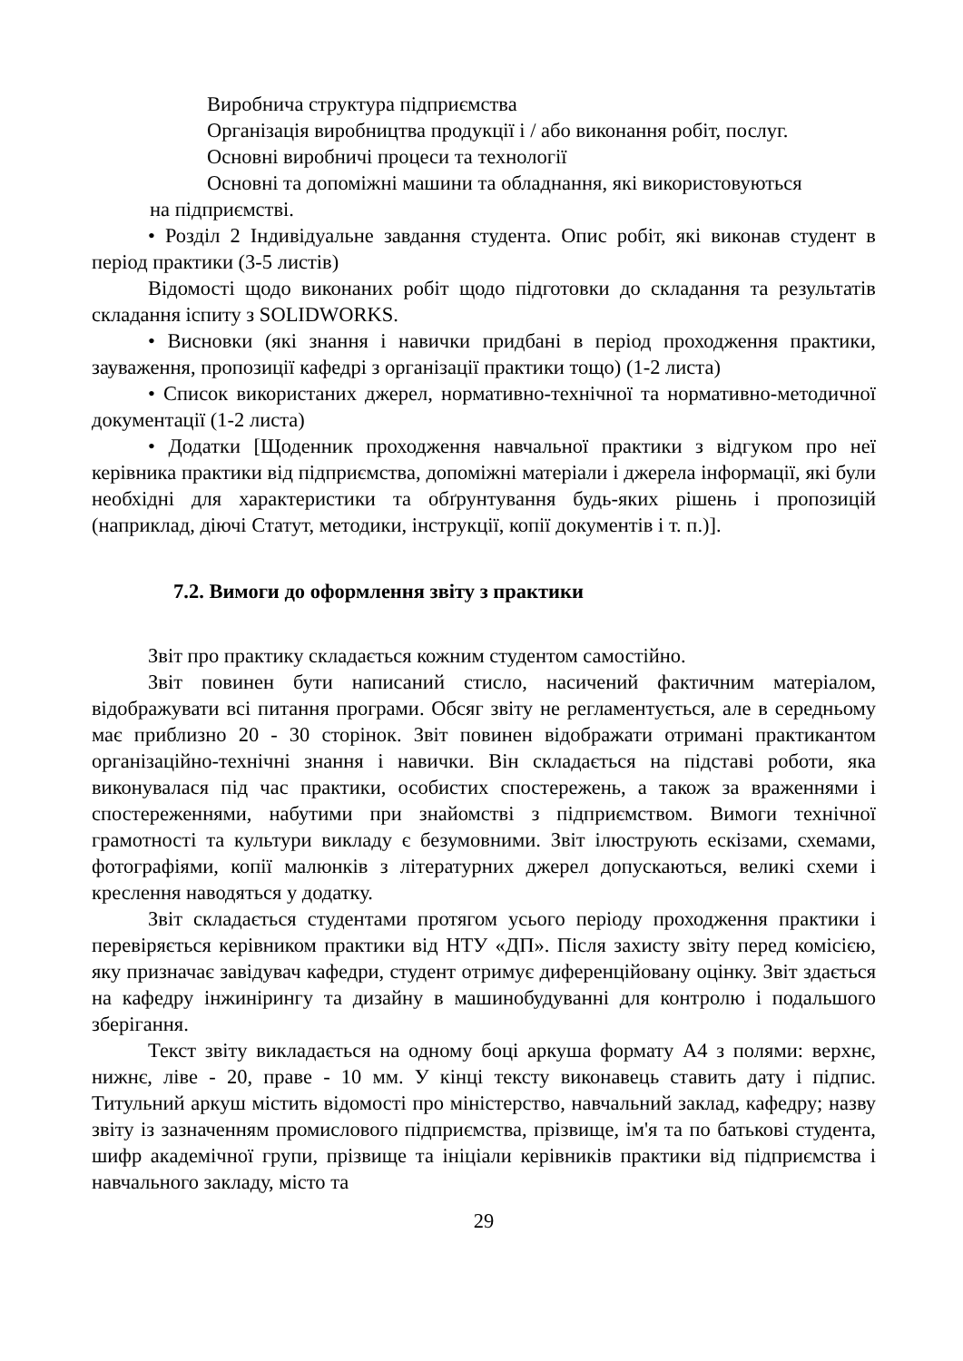Виробнича структура підприємства
Організація виробництва продукції і / або виконання робіт, послуг.
Основні виробничі процеси та технології
Основні та допоміжні машини та обладнання, які використовуються
на підприємстві.
• Розділ 2 Індивідуальне завдання студента. Опис робіт, які виконав студент в період практики (3-5 листів)
Відомості щодо виконаних робіт щодо підготовки до складання та результатів складання іспиту з SOLIDWORKS.
• Висновки (які знання і навички придбані в період проходження практики, зауваження, пропозиції кафедрі з організації практики тощо) (1-2 листа)
• Список використаних джерел, нормативно-технічної та нормативно-методичної документації (1-2 листа)
• Додатки [Щоденник проходження навчальної практики з відгуком про неї керівника практики від підприємства, допоміжні матеріали і джерела інформації, які були необхідні для характеристики та обґрунтування будь-яких рішень і пропозицій (наприклад, діючі Статут, методики, інструкції, копії документів і т. п.)].
7.2. Вимоги до оформлення звіту з практики
Звіт про практику складається кожним студентом самостійно.
Звіт повинен бути написаний стисло, насичений фактичним матеріалом, відображувати всі питання програми. Обсяг звіту не регламентується, але в середньому має приблизно 20 - 30 сторінок. Звіт повинен відображати отримані практикантом організаційно-технічні знання і навички. Він складається на підставі роботи, яка виконувалася під час практики, особистих спостережень, а також за враженнями і спостереженнями, набутими при знайомстві з підприємством. Вимоги технічної грамотності та культури викладу є безумовними. Звіт ілюструють ескізами, схемами, фотографіями, копії малюнків з літературних джерел допускаються, великі схеми і креслення наводяться у додатку.
Звіт складається студентами протягом усього періоду проходження практики і перевіряється керівником практики від НТУ «ДП». Після захисту звіту перед комісією, яку призначає завідувач кафедри, студент отримує диференційовану оцінку. Звіт здається на кафедру інжинірингу та дизайну в машинобудуванні для контролю і подальшого зберігання.
Текст звіту викладається на одному боці аркуша формату А4 з полями: верхнє, нижнє, ліве - 20, праве - 10 мм. У кінці тексту виконавець ставить дату і підпис. Титульний аркуш містить відомості про міністерство, навчальний заклад, кафедру; назву звіту із зазначенням промислового підприємства, прізвище, ім'я та по батькові студента, шифр академічної групи, прізвище та ініціали керівників практики від підприємства і навчального закладу, місто та
29